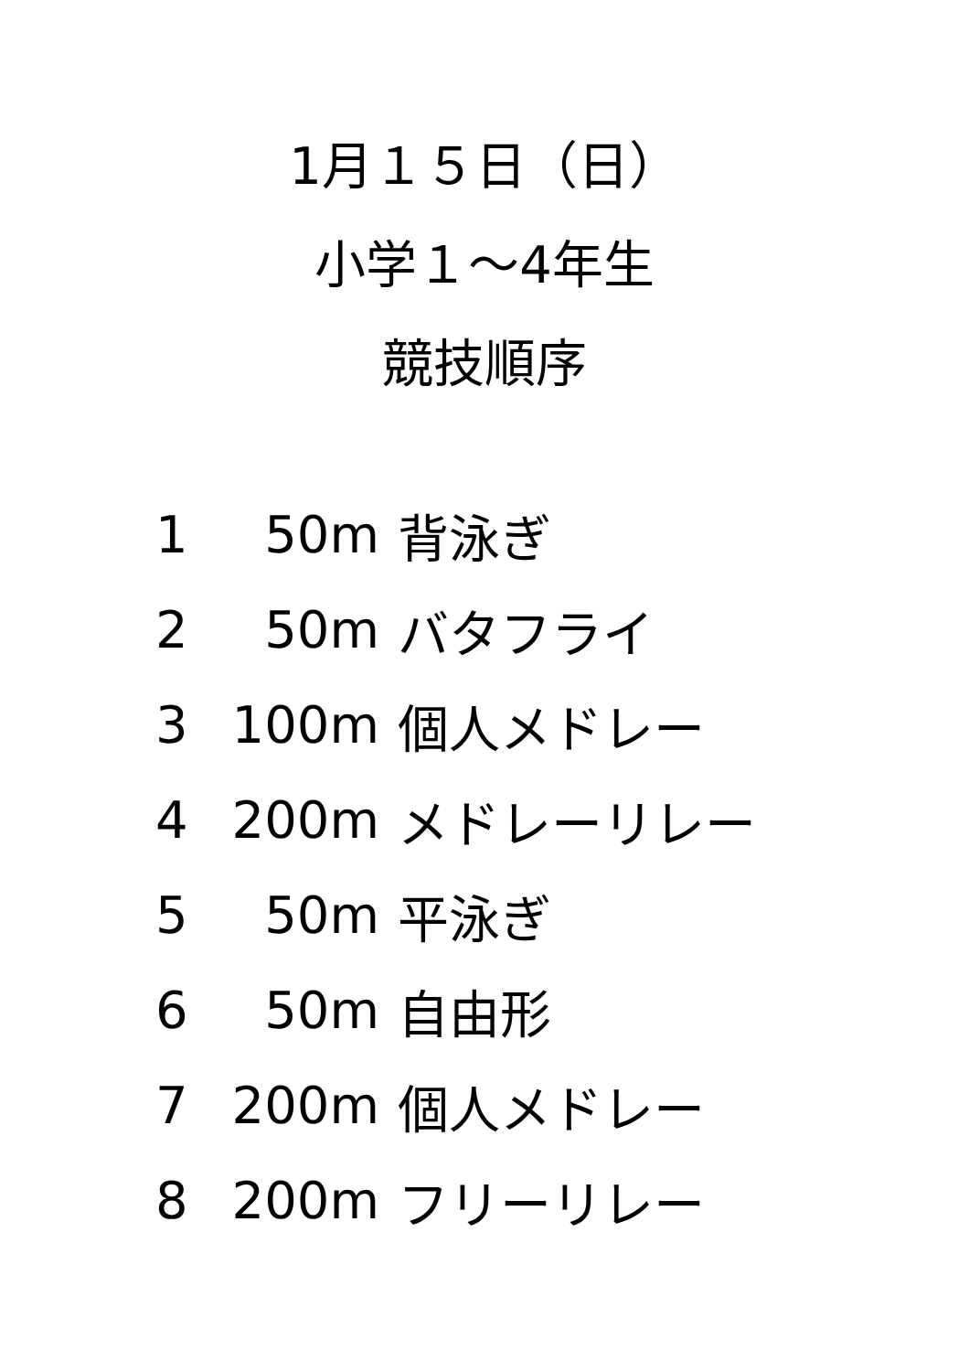1月１５日（日）
小学１～4年生
競技順序
| 1 | 50m | 背泳ぎ |
| 2 | 50m | バタフライ |
| 3 | 100m | 個人メドレー |
| 4 | 200m | メドレーリレー |
| 5 | 50m | 平泳ぎ |
| 6 | 50m | 自由形 |
| 7 | 200m | 個人メドレー |
| 8 | 200m | フリーリレー |